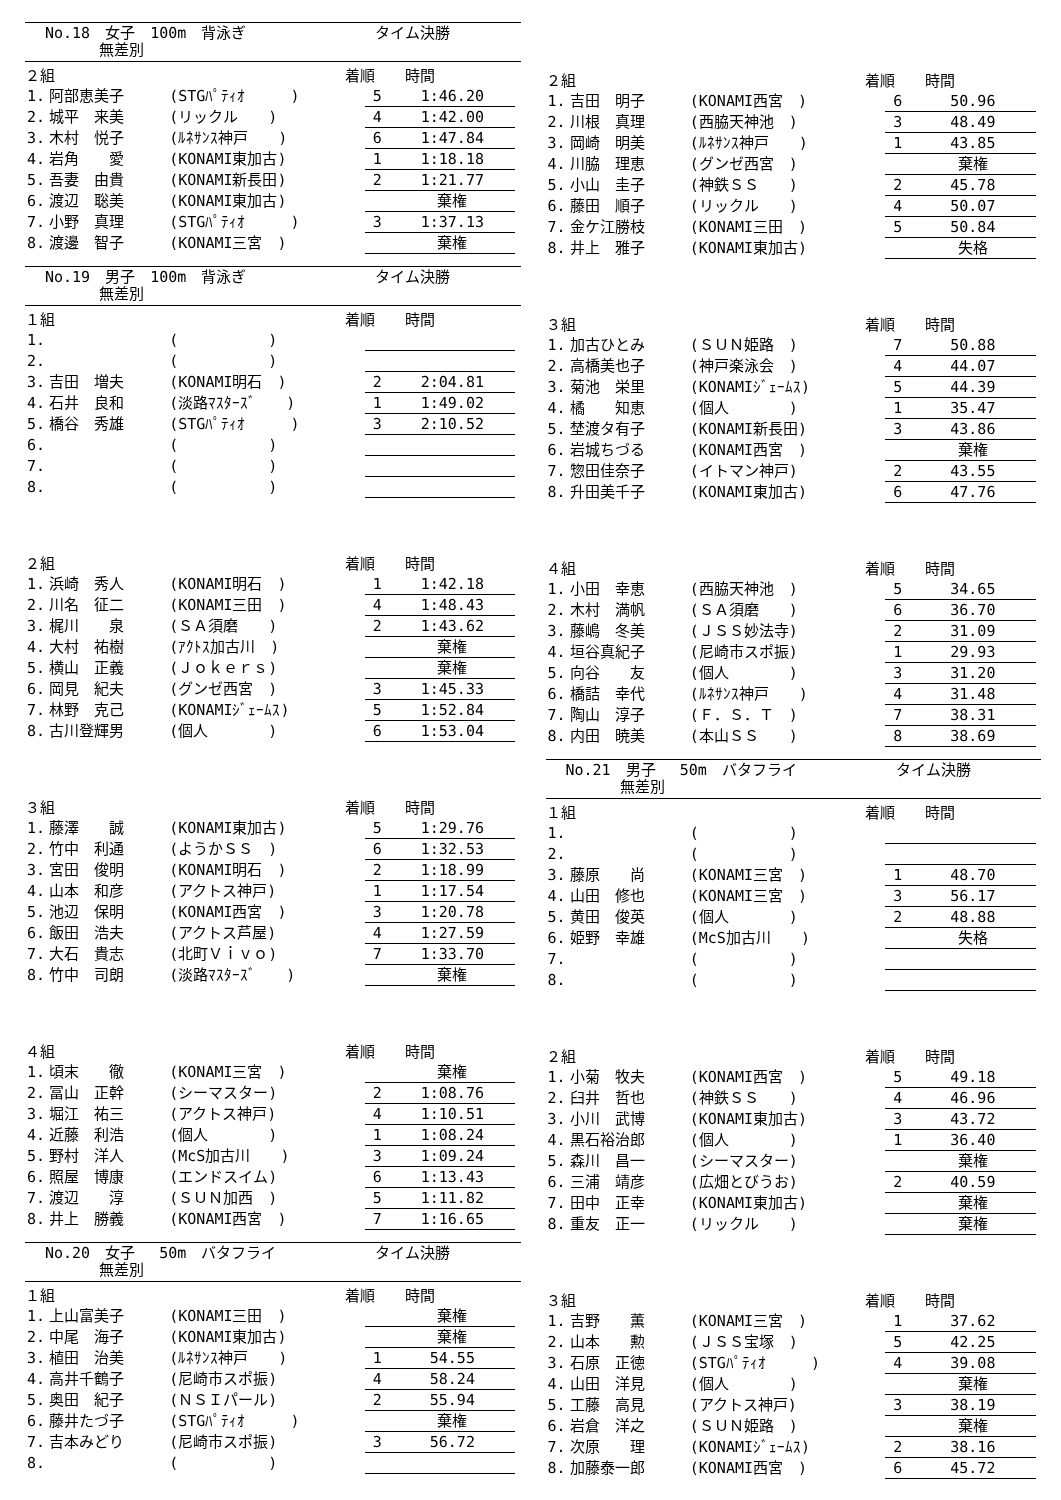No.18　女子　100m　背泳ぎ
　　　 無差別
タイム決勝
| ２組 | | | 着順 時間 | | |
| --- | --- | --- | --- | --- | --- |
| 1. | 阿部恵美子 | (STGﾊﾟﾃｨｵ ) | | 5 | 1:46.20 |
| 2. | 城平 来美 | (リックル ) | | 4 | 1:42.00 |
| 3. | 木村 悦子 | (ﾙﾈｻﾝｽ神戸 ) | | 6 | 1:47.84 |
| 4. | 岩角 愛 | (KONAMI東加古) | | 1 | 1:18.18 |
| 5. | 吾妻 由貴 | (KONAMI新長田) | | 2 | 1:21.77 |
| 6. | 渡辺 聡美 | (KONAMI東加古) | | | 棄権 |
| 7. | 小野 真理 | (STGﾊﾟﾃｨｵ ) | | 3 | 1:37.13 |
| 8. | 渡邊 智子 | (KONAMI三宮 ) | | | 棄権 |
No.19　男子　100m　背泳ぎ
　　　 無差別
タイム決勝
| １組 | | | 着順 時間 | | |
| --- | --- | --- | --- | --- | --- |
| 1. | | ( ) | | | |
| 2. | | ( ) | | | |
| 3. | 吉田 増夫 | (KONAMI明石 ) | | 2 | 2:04.81 |
| 4. | 石井 良和 | (淡路ﾏｽﾀｰｽﾞ ) | | 1 | 1:49.02 |
| 5. | 橋谷 秀雄 | (STGﾊﾟﾃｨｵ ) | | 3 | 2:10.52 |
| 6. | | ( ) | | | |
| 7. | | ( ) | | | |
| 8. | | ( ) | | | |
| ２組 | | | 着順 時間 | | |
| --- | --- | --- | --- | --- | --- |
| 1. | 浜崎 秀人 | (KONAMI明石 ) | | 1 | 1:42.18 |
| 2. | 川名 征二 | (KONAMI三田 ) | | 4 | 1:48.43 |
| 3. | 梶川 泉 | (ＳＡ須磨 ) | | 2 | 1:43.62 |
| 4. | 大村 祐樹 | (ｱｸﾄｽ加古川 ) | | | 棄権 |
| 5. | 横山 正義 | (Ｊｏｋｅｒｓ) | | | 棄権 |
| 6. | 岡見 紀夫 | (グンゼ西宮 ) | | 3 | 1:45.33 |
| 7. | 林野 克己 | (KONAMIｼﾞｪｰﾑｽ) | | 5 | 1:52.84 |
| 8. | 古川登輝男 | (個人 ) | | 6 | 1:53.04 |
| ３組 | | | 着順 時間 | | |
| --- | --- | --- | --- | --- | --- |
| 1. | 藤澤 誠 | (KONAMI東加古) | | 5 | 1:29.76 |
| 2. | 竹中 利通 | (ようかＳＳ ) | | 6 | 1:32.53 |
| 3. | 宮田 俊明 | (KONAMI明石 ) | | 2 | 1:18.99 |
| 4. | 山本 和彦 | (アクトス神戸) | | 1 | 1:17.54 |
| 5. | 池辺 保明 | (KONAMI西宮 ) | | 3 | 1:20.78 |
| 6. | 飯田 浩夫 | (アクトス芦屋) | | 4 | 1:27.59 |
| 7. | 大石 貴志 | (北町Ｖｉｖｏ) | | 7 | 1:33.70 |
| 8. | 竹中 司朗 | (淡路ﾏｽﾀｰｽﾞ ) | | | 棄権 |
| ４組 | | | 着順 時間 | | |
| --- | --- | --- | --- | --- | --- |
| 1. | 頃末 徹 | (KONAMI三宮 ) | | | 棄権 |
| 2. | 冨山 正幹 | (シーマスター) | | 2 | 1:08.76 |
| 3. | 堀江 祐三 | (アクトス神戸) | | 4 | 1:10.51 |
| 4. | 近藤 利浩 | (個人 ) | | 1 | 1:08.24 |
| 5. | 野村 洋人 | (McS加古川 ) | | 3 | 1:09.24 |
| 6. | 照屋 博康 | (エンドスイム) | | 6 | 1:13.43 |
| 7. | 渡辺 淳 | (ＳＵＮ加西 ) | | 5 | 1:11.82 |
| 8. | 井上 勝義 | (KONAMI西宮 ) | | 7 | 1:16.65 |
No.20　女子　 50m　バタフライ
　　　 無差別
タイム決勝
| １組 | | | 着順 時間 | | |
| --- | --- | --- | --- | --- | --- |
| 1. | 上山富美子 | (KONAMI三田 ) | | | 棄権 |
| 2. | 中尾 海子 | (KONAMI東加古) | | | 棄権 |
| 3. | 植田 治美 | (ﾙﾈｻﾝｽ神戸 ) | | 1 | 54.55 |
| 4. | 高井千鶴子 | (尼崎市スポ振) | | 4 | 58.24 |
| 5. | 奥田 紀子 | (ＮＳＩパール) | | 2 | 55.94 |
| 6. | 藤井たづ子 | (STGﾊﾟﾃｨｵ ) | | | 棄権 |
| 7. | 吉本みどり | (尼崎市スポ振) | | 3 | 56.72 |
| 8. | | ( ) | | | |
| ２組 | | | 着順 時間 | | |
| --- | --- | --- | --- | --- | --- |
| 1. | 吉田 明子 | (KONAMI西宮 ) | | 6 | 50.96 |
| 2. | 川根 真理 | (西脇天神池 ) | | 3 | 48.49 |
| 3. | 岡崎 明美 | (ﾙﾈｻﾝｽ神戸 ) | | 1 | 43.85 |
| 4. | 川脇 理恵 | (グンゼ西宮 ) | | | 棄権 |
| 5. | 小山 圭子 | (神鉄ＳＳ ) | | 2 | 45.78 |
| 6. | 藤田 順子 | (リックル ) | | 4 | 50.07 |
| 7. | 金ケ江勝枝 | (KONAMI三田 ) | | 5 | 50.84 |
| 8. | 井上 雅子 | (KONAMI東加古) | | | 失格 |
| ３組 | | | 着順 時間 | | |
| --- | --- | --- | --- | --- | --- |
| 1. | 加古ひとみ | (ＳＵＮ姫路 ) | | 7 | 50.88 |
| 2. | 高橋美也子 | (神戸楽泳会 ) | | 4 | 44.07 |
| 3. | 菊池 栄里 | (KONAMIｼﾞｪｰﾑｽ) | | 5 | 44.39 |
| 4. | 橘 知恵 | (個人 ) | | 1 | 35.47 |
| 5. | 埜渡タ有子 | (KONAMI新長田) | | 3 | 43.86 |
| 6. | 岩城ちづる | (KONAMI西宮 ) | | | 棄権 |
| 7. | 惣田佳奈子 | (イトマン神戸) | | 2 | 43.55 |
| 8. | 升田美千子 | (KONAMI東加古) | | 6 | 47.76 |
| ４組 | | | 着順 時間 | | |
| --- | --- | --- | --- | --- | --- |
| 1. | 小田 幸恵 | (西脇天神池 ) | | 5 | 34.65 |
| 2. | 木村 満帆 | (ＳＡ須磨 ) | | 6 | 36.70 |
| 3. | 藤嶋 冬美 | (ＪＳＳ妙法寺) | | 2 | 31.09 |
| 4. | 垣谷真紀子 | (尼崎市スポ振) | | 1 | 29.93 |
| 5. | 向谷 友 | (個人 ) | | 3 | 31.20 |
| 6. | 橋詰 幸代 | (ﾙﾈｻﾝｽ神戸 ) | | 4 | 31.48 |
| 7. | 陶山 淳子 | (Ｆ．Ｓ．Ｔ ) | | 7 | 38.31 |
| 8. | 内田 暁美 | (本山ＳＳ ) | | 8 | 38.69 |
No.21　男子　 50m　バタフライ
　　　 無差別
タイム決勝
| １組 | | | 着順 時間 | | |
| --- | --- | --- | --- | --- | --- |
| 1. | | ( ) | | | |
| 2. | | ( ) | | | |
| 3. | 藤原 尚 | (KONAMI三宮 ) | | 1 | 48.70 |
| 4. | 山田 修也 | (KONAMI三宮 ) | | 3 | 56.17 |
| 5. | 黄田 俊英 | (個人 ) | | 2 | 48.88 |
| 6. | 姫野 幸雄 | (McS加古川 ) | | | 失格 |
| 7. | | ( ) | | | |
| 8. | | ( ) | | | |
| ２組 | | | 着順 時間 | | |
| --- | --- | --- | --- | --- | --- |
| 1. | 小菊 牧夫 | (KONAMI西宮 ) | | 5 | 49.18 |
| 2. | 臼井 哲也 | (神鉄ＳＳ ) | | 4 | 46.96 |
| 3. | 小川 武博 | (KONAMI東加古) | | 3 | 43.72 |
| 4. | 黒石裕治郎 | (個人 ) | | 1 | 36.40 |
| 5. | 森川 昌一 | (シーマスター) | | | 棄権 |
| 6. | 三浦 靖彦 | (広畑とびうお) | | 2 | 40.59 |
| 7. | 田中 正幸 | (KONAMI東加古) | | | 棄権 |
| 8. | 重友 正一 | (リックル ) | | | 棄権 |
| ３組 | | | 着順 時間 | | |
| --- | --- | --- | --- | --- | --- |
| 1. | 吉野 薫 | (KONAMI三宮 ) | | 1 | 37.62 |
| 2. | 山本 勲 | (ＪＳＳ宝塚 ) | | 5 | 42.25 |
| 3. | 石原 正徳 | (STGﾊﾟﾃｨｵ ) | | 4 | 39.08 |
| 4. | 山田 洋見 | (個人 ) | | | 棄権 |
| 5. | 工藤 高見 | (アクトス神戸) | | 3 | 38.19 |
| 6. | 岩倉 洋之 | (ＳＵＮ姫路 ) | | | 棄権 |
| 7. | 次原 理 | (KONAMIｼﾞｪｰﾑｽ) | | 2 | 38.16 |
| 8. | 加藤泰一郎 | (KONAMI西宮 ) | | 6 | 45.72 |